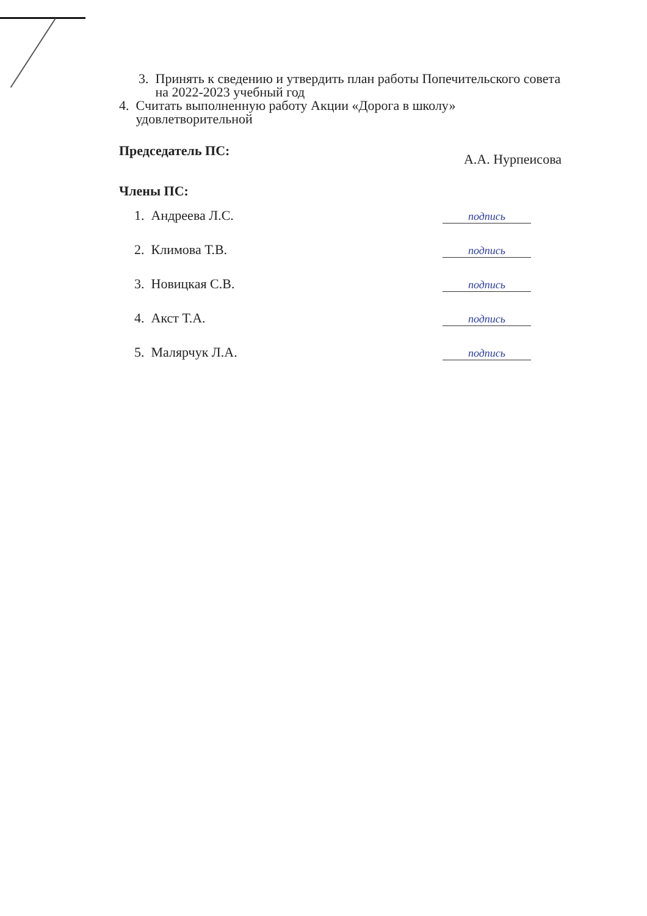3. Принять к сведению и утвердить план работы Попечительского совета
на 2022-2023 учебный год
4. Считать выполненную работу Акции «Дорога в школу»
удовлетворительной
Председатель ПС: А.А. Нурпеисова
Члены ПС:
1. Андреева Л.С. подпись
2. Климова Т.В. подпись
3. Новицкая С.В. подпись
4. Акст Т.А. подпись
5. Малярчук Л.А. подпись